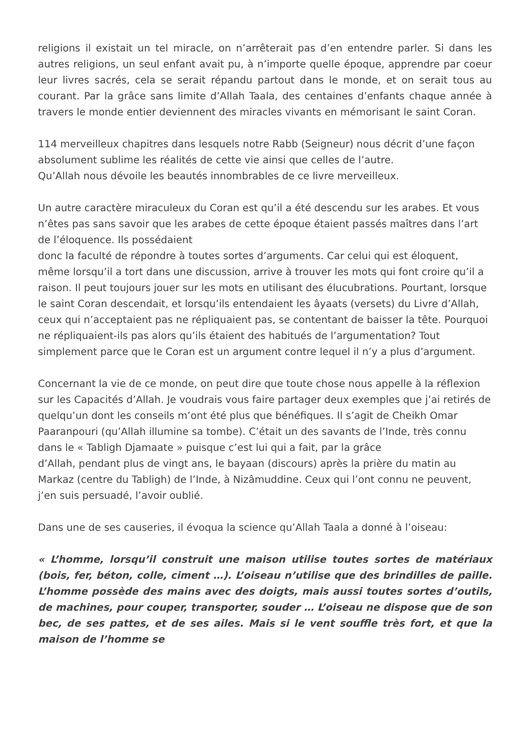religions il existait un tel miracle, on n’arrêterait pas d’en entendre parler. Si dans les autres religions, un seul enfant avait pu, à n’importe quelle époque, apprendre par coeur leur livres sacrés, cela se serait répandu partout dans le monde, et on serait tous au courant. Par la grâce sans limite d’Allah Taala, des centaines d’enfants chaque année à travers le monde entier deviennent des miracles vivants en mémorisant le saint Coran.
114 merveilleux chapitres dans lesquels notre Rabb (Seigneur) nous décrit d’une façon absolument sublime les réalités de cette vie ainsi que celles de l’autre.
Qu’Allah nous dévoile les beautés innombrables de ce livre merveilleux.
Un autre caractère miraculeux du Coran est qu’il a été descendu sur les arabes. Et vous n’êtes pas sans savoir que les arabes de cette époque étaient passés maîtres dans l’art de l’éloquence. Ils possédaient
donc la faculté de répondre à toutes sortes d’arguments. Car celui qui est éloquent, même lorsqu’il a tort dans une discussion, arrive à trouver les mots qui font croire qu’il a raison. Il peut toujours jouer sur les mots en utilisant des élucubrations. Pourtant, lorsque le saint Coran descendait, et lorsqu’ils entendaient les âyaats (versets) du Livre d’Allah, ceux qui n’acceptaient pas ne répliquaient pas, se contentant de baisser la tête. Pourquoi ne répliquaient-ils pas alors qu’ils étaient des habitués de l’argumentation? Tout simplement parce que le Coran est un argument contre lequel il n’y a plus d’argument.
Concernant la vie de ce monde, on peut dire que toute chose nous appelle à la réflexion sur les Capacités d’Allah. Je voudrais vous faire partager deux exemples que j’ai retirés de quelqu’un dont les conseils m’ont été plus que bénéfiques. Il s’agit de Cheikh Omar Paaranpouri (qu’Allah illumine sa tombe). C’était un des savants de l’Inde, très connu dans le « Tabligh Djamaate » puisque c’est lui qui a fait, par la grâce
d’Allah, pendant plus de vingt ans, le bayaan (discours) après la prière du matin au Markaz (centre du Tabligh) de l’Inde, à Nizâmuddine. Ceux qui l’ont connu ne peuvent, j’en suis persuadé, l’avoir oublié.
Dans une de ses causeries, il évoqua la science qu’Allah Taala a donné à l’oiseau:
« L’homme, lorsqu’il construit une maison utilise toutes sortes de matériaux (bois, fer, béton, colle, ciment …). L’oiseau n’utilise que des brindilles de paille. L’homme possède des mains avec des doigts, mais aussi toutes sortes d’outils, de machines, pour couper, transporter, souder … L’oiseau ne dispose que de son bec, de ses pattes, et de ses ailes. Mais si le vent souffle très fort, et que la maison de l’homme se